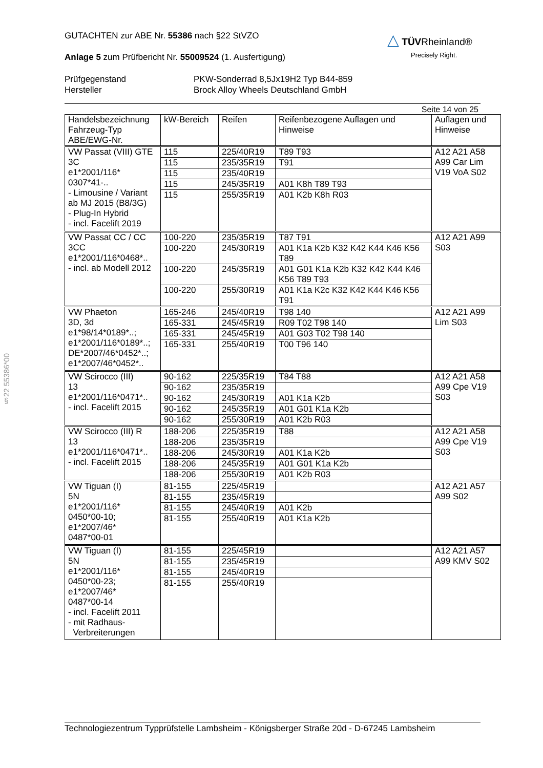§22 55386*00
△ TÜVRheinland®
Precisely Right.
GUTACHTEN zur ABE Nr. 55386 nach §22 StVZO
Anlage 5 zum Prüfbericht Nr. 55009524 (1. Ausfertigung)
Prüfgegenstand
Hersteller
PKW-Sonderrad 8,5Jx19H2 Typ B44-859
Brock Alloy Wheels Deutschland GmbH
Seite 14 von 25
| Handelsbezeichnung Fahrzeug-Typ ABE/EWG-Nr. | kW-Bereich | Reifen | Reifenbezogene Auflagen und Hinweise | Auflagen und Hinweise |
| --- | --- | --- | --- | --- |
| VW Passat (VIII) GTE 3C e1*2001/116* 0307*41-.. - Limousine / Variant ab MJ 2015 (B8/3G) - Plug-In Hybrid - incl. Facelift 2019 | 115 | 225/40R19 | T89 T93 | A12 A21 A58 A99 Car Lim V19 VoA S02 |
| | 115 | 235/35R19 | T91 | |
| | 115 | 235/40R19 | | |
| | 115 | 245/35R19 | A01 K8h T89 T93 | |
| | 115 | 255/35R19 | A01 K2b K8h R03 | |
| VW Passat CC / CC 3CC e1*2001/116*0468*.. - incl. ab Modell 2012 | 100-220 | 235/35R19 | T87 T91 | A12 A21 A99 S03 |
| | 100-220 | 245/30R19 | A01 K1a K2b K32 K42 K44 K46 K56 T89 | |
| | 100-220 | 245/35R19 | A01 G01 K1a K2b K32 K42 K44 K46 K56 T89 T93 | |
| | 100-220 | 255/30R19 | A01 K1a K2c K32 K42 K44 K46 K56 T91 | |
| VW Phaeton 3D, 3d e1*98/14*0189*..; e1*2001/116*0189*..; DE*2007/46*0452*..; e1*2007/46*0452*.. | 165-246 | 245/40R19 | T98 140 | A12 A21 A99 Lim S03 |
| | 165-331 | 245/45R19 | R09 T02 T98 140 | |
| | 165-331 | 245/45R19 | A01 G03 T02 T98 140 | |
| | 165-331 | 255/40R19 | T00 T96 140 | |
| VW Scirocco (III) 13 e1*2001/116*0471*.. - incl. Facelift 2015 | 90-162 | 225/35R19 | T84 T88 | A12 A21 A58 A99 Cpe V19 S03 |
| | 90-162 | 235/35R19 | | |
| | 90-162 | 245/30R19 | A01 K1a K2b | |
| | 90-162 | 245/35R19 | A01 G01 K1a K2b | |
| | 90-162 | 255/30R19 | A01 K2b R03 | |
| VW Scirocco (III) R 13 e1*2001/116*0471*.. - incl. Facelift 2015 | 188-206 | 225/35R19 | T88 | A12 A21 A58 A99 Cpe V19 S03 |
| | 188-206 | 235/35R19 | | |
| | 188-206 | 245/30R19 | A01 K1a K2b | |
| | 188-206 | 245/35R19 | A01 G01 K1a K2b | |
| | 188-206 | 255/30R19 | A01 K2b R03 | |
| VW Tiguan (I) 5N e1*2001/116* 0450*00-10; e1*2007/46* 0487*00-01 | 81-155 | 225/45R19 | | A12 A21 A57 A99 S02 |
| | 81-155 | 235/45R19 | | |
| | 81-155 | 245/40R19 | A01 K2b | |
| | 81-155 | 255/40R19 | A01 K1a K2b | |
| VW Tiguan (I) 5N e1*2001/116* 0450*00-23; e1*2007/46* 0487*00-14 - incl. Facelift 2011 - mit Radhaus- Verbreiterungen | 81-155 | 225/45R19 | | A12 A21 A57 A99 KMV S02 |
| | 81-155 | 235/45R19 | | |
| | 81-155 | 245/40R19 | | |
| | 81-155 | 255/40R19 | | |
Technologiezentrum Typprüfstelle Lambsheim - Königsberger Straße 20d - D-67245 Lambsheim